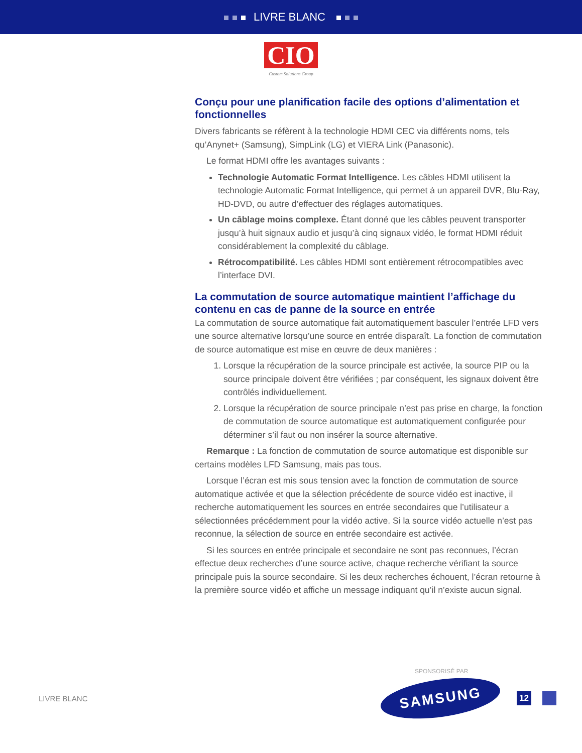LIVRE BLANC
CIO
Custom Solutions Group
Conçu pour une planification facile des options d’alimentation et fonctionnelles
Divers fabricants se réfèrent à la technologie HDMI CEC via différents noms, tels qu’Anynet+ (Samsung), SimpLink (LG) et VIERA Link (Panasonic).
Le format HDMI offre les avantages suivants :
Technologie Automatic Format Intelligence. Les câbles HDMI utilisent la technologie Automatic Format Intelligence, qui permet à un appareil DVR, Blu-Ray, HD-DVD, ou autre d’effectuer des réglages automatiques.
Un câblage moins complexe. Étant donné que les câbles peuvent transporter jusqu’à huit signaux audio et jusqu’à cinq signaux vidéo, le format HDMI réduit considérablement la complexité du câblage.
Rétrocompatibilité. Les câbles HDMI sont entièrement rétrocompatibles avec l’interface DVI.
La commutation de source automatique maintient l’affichage du contenu en cas de panne de la source en entrée
La commutation de source automatique fait automatiquement basculer l’entrée LFD vers une source alternative lorsqu’une source en entrée disparaît. La fonction de commutation de source automatique est mise en œuvre de deux manières :
1. Lorsque la récupération de la source principale est activée, la source PIP ou la source principale doivent être vérifiées ; par conséquent, les signaux doivent être contrôlés individuellement.
2. Lorsque la récupération de source principale n’est pas prise en charge, la fonction de commutation de source automatique est automatiquement configurée pour déterminer s’il faut ou non insérer la source alternative.
Remarque : La fonction de commutation de source automatique est disponible sur certains modèles LFD Samsung, mais pas tous.
Lorsque l’écran est mis sous tension avec la fonction de commutation de source automatique activée et que la sélection précédente de source vidéo est inactive, il recherche automatiquement les sources en entrée secondaires que l’utilisateur a sélectionnées précédemment pour la vidéo active. Si la source vidéo actuelle n’est pas reconnue, la sélection de source en entrée secondaire est activée.
Si les sources en entrée principale et secondaire ne sont pas reconnues, l’écran effectue deux recherches d’une source active, chaque recherche vérifiant la source principale puis la source secondaire. Si les deux recherches échouent, l’écran retourne à la première source vidéo et affiche un message indiquant qu’il n’existe aucun signal.
SPONSORISÉ PAR
LIVRE BLANC
SAMSUNG
12